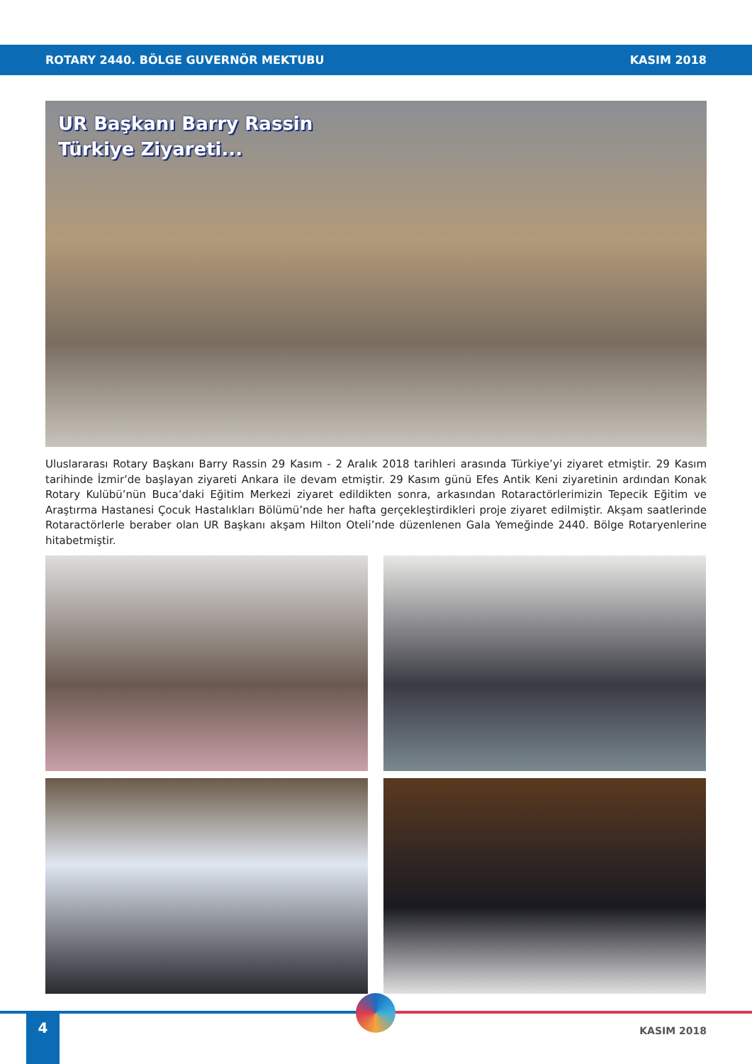ROTARY 2440. BÖLGE GUVERNÖR MEKTUBU KASIM 2018
UR Başkanı Barry Rassin
Türkiye Ziyareti...
Uluslararası Rotary Başkanı Barry Rassin 29 Kasım - 2 Aralık 2018 tarihleri arasında Türkiye’yi ziyaret etmiştir. 29 Kasım tarihinde İzmir’de başlayan ziyareti Ankara ile devam etmiştir. 29 Kasım günü Efes Antik Keni ziyaretinin ardından Konak Rotary Kulübü’nün Buca’daki Eğitim Merkezi ziyaret edildikten sonra, arkasından Rotaractörlerimizin Tepecik Eğitim ve Araştırma Hastanesi Çocuk Hastalıkları Bölümü’nde her hafta gerçekleştirdikleri proje ziyaret edilmiştir. Akşam saatlerinde Rotaractörlerle beraber olan UR Başkanı akşam Hilton Oteli’nde düzenlenen Gala Yemeğinde 2440. Bölge Rotaryenlerine hitabetmiştir.
4
KASIM 2018